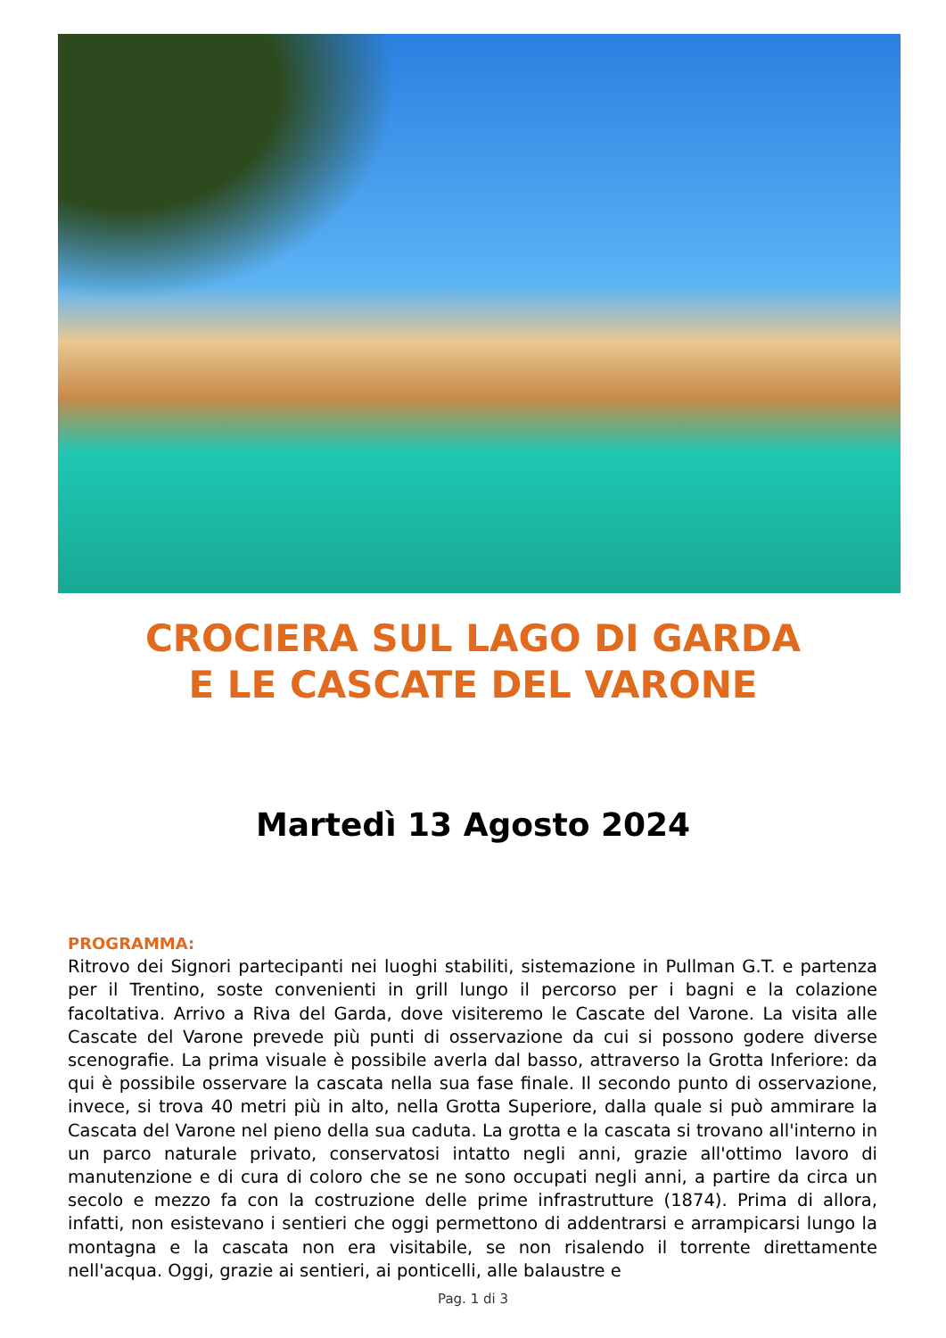CROCIERA SUL LAGO DI GARDA
E LE CASCATE DEL VARONE
Martedì 13 Agosto 2024
PROGRAMMA:
Ritrovo dei Signori partecipanti nei luoghi stabiliti, sistemazione in Pullman G.T. e partenza per il Trentino, soste convenienti in grill lungo il percorso per i bagni e la colazione facoltativa. Arrivo a Riva del Garda, dove visiteremo le Cascate del Varone. La visita alle Cascate del Varone prevede più punti di osservazione da cui si possono godere diverse scenografie. La prima visuale è possibile averla dal basso, attraverso la Grotta Inferiore: da qui è possibile osservare la cascata nella sua fase finale. Il secondo punto di osservazione, invece, si trova 40 metri più in alto, nella Grotta Superiore, dalla quale si può ammirare la Cascata del Varone nel pieno della sua caduta. La grotta e la cascata si trovano all'interno in un parco naturale privato, conservatosi intatto negli anni, grazie all'ottimo lavoro di manutenzione e di cura di coloro che se ne sono occupati negli anni, a partire da circa un secolo e mezzo fa con la costruzione delle prime infrastrutture (1874). Prima di allora, infatti, non esistevano i sentieri che oggi permettono di addentrarsi e arrampicarsi lungo la montagna e la cascata non era visitabile, se non risalendo il torrente direttamente nell'acqua. Oggi, grazie ai sentieri, ai ponticelli, alle balaustre e
Pag. 1 di 3